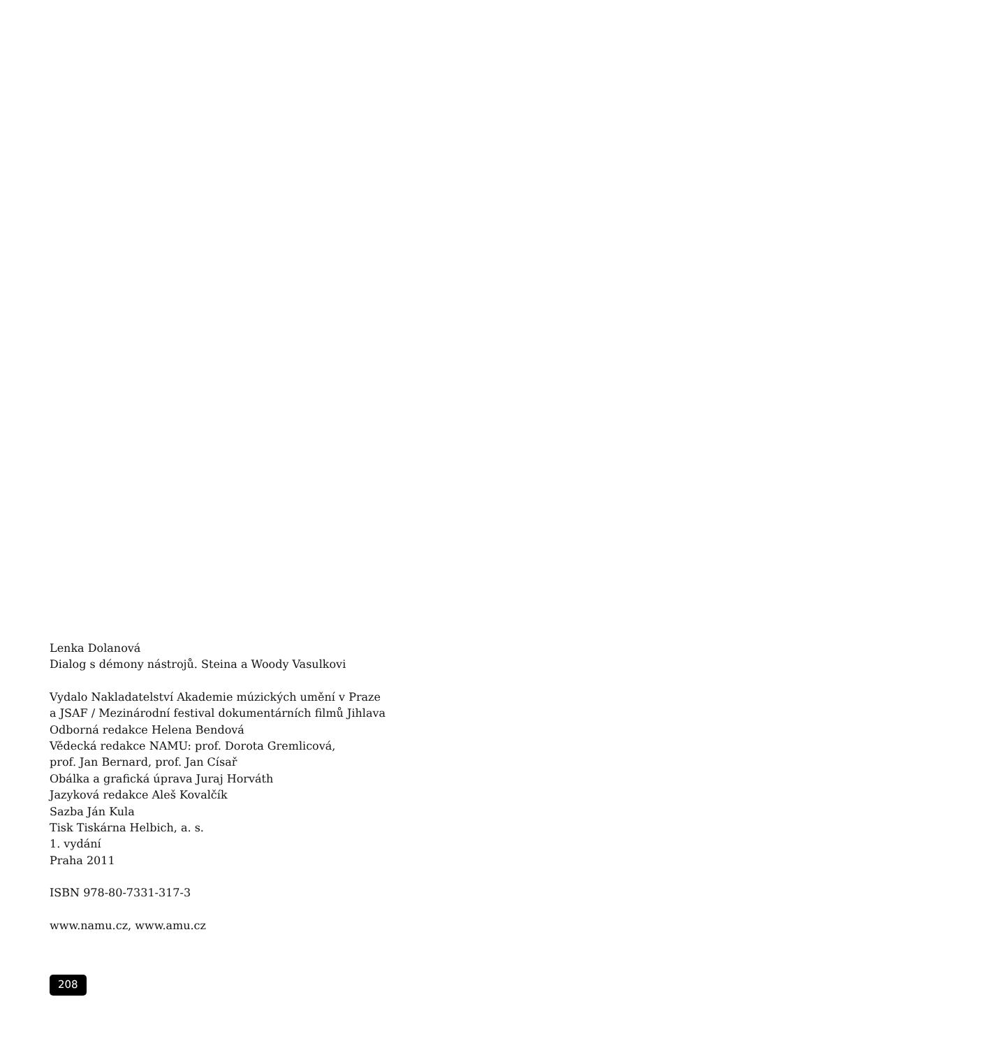Lenka Dolanová
Dialog s démony nástrojů. Steina a Woody Vasulkovi
Vydalo Nakladatelství Akademie múzických umění v Praze
a JSAF / Mezinárodní festival dokumentárních filmů Jihlava
Odborná redakce Helena Bendová
Vědecká redakce NAMU: prof. Dorota Gremlicová,
prof. Jan Bernard, prof. Jan Císař
Obálka a grafická úprava Juraj Horváth
Jazyková redakce Aleš Kovalčík
Sazba Ján Kula
Tisk Tiskárna Helbich, a. s.
1. vydání
Praha 2011
ISBN 978-80-7331-317-3
www.namu.cz, www.amu.cz
208